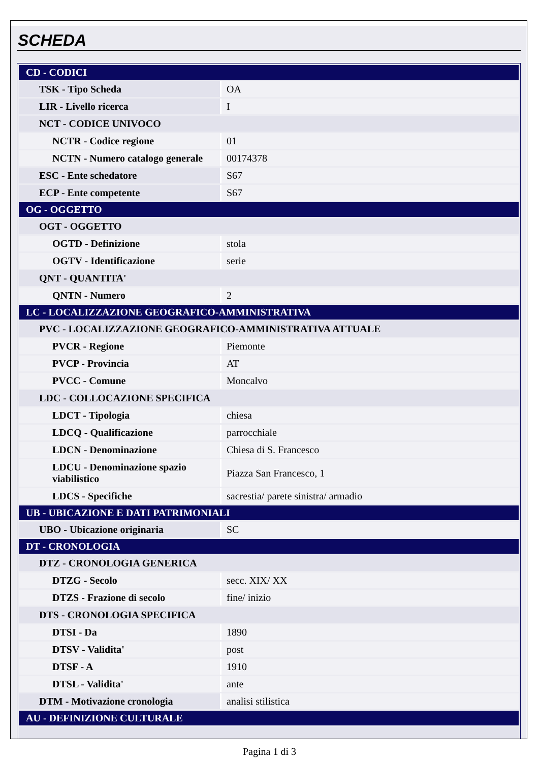SCHEDA
| CD - CODICI | |
| TSK - Tipo Scheda | OA |
| LIR - Livello ricerca | I |
| NCT - CODICE UNIVOCO | |
| NCTR - Codice regione | 01 |
| NCTN - Numero catalogo generale | 00174378 |
| ESC - Ente schedatore | S67 |
| ECP - Ente competente | S67 |
| OG - OGGETTO | |
| OGT - OGGETTO | |
| OGTD - Definizione | stola |
| OGTV - Identificazione | serie |
| QNT - QUANTITA' | |
| QNTN - Numero | 2 |
| LC - LOCALIZZAZIONE GEOGRAFICO-AMMINISTRATIVA | |
| PVC - LOCALIZZAZIONE GEOGRAFICO-AMMINISTRATIVA ATTUALE | |
| PVCR - Regione | Piemonte |
| PVCP - Provincia | AT |
| PVCC - Comune | Moncalvo |
| LDC - COLLOCAZIONE SPECIFICA | |
| LDCT - Tipologia | chiesa |
| LDCQ - Qualificazione | parrocchiale |
| LDCN - Denominazione | Chiesa di S. Francesco |
| LDCU - Denominazione spazio viabilistico | Piazza San Francesco, 1 |
| LDCS - Specifiche | sacrestia/ parete sinistra/ armadio |
| UB - UBICAZIONE E DATI PATRIMONIALI | |
| UBO - Ubicazione originaria | SC |
| DT - CRONOLOGIA | |
| DTZ - CRONOLOGIA GENERICA | |
| DTZG - Secolo | secc. XIX/ XX |
| DTZS - Frazione di secolo | fine/ inizio |
| DTS - CRONOLOGIA SPECIFICA | |
| DTSI - Da | 1890 |
| DTSV - Validita' | post |
| DTSF - A | 1910 |
| DTSL - Validita' | ante |
| DTM - Motivazione cronologia | analisi stilistica |
| AU - DEFINIZIONE CULTURALE | |
Pagina 1 di 3